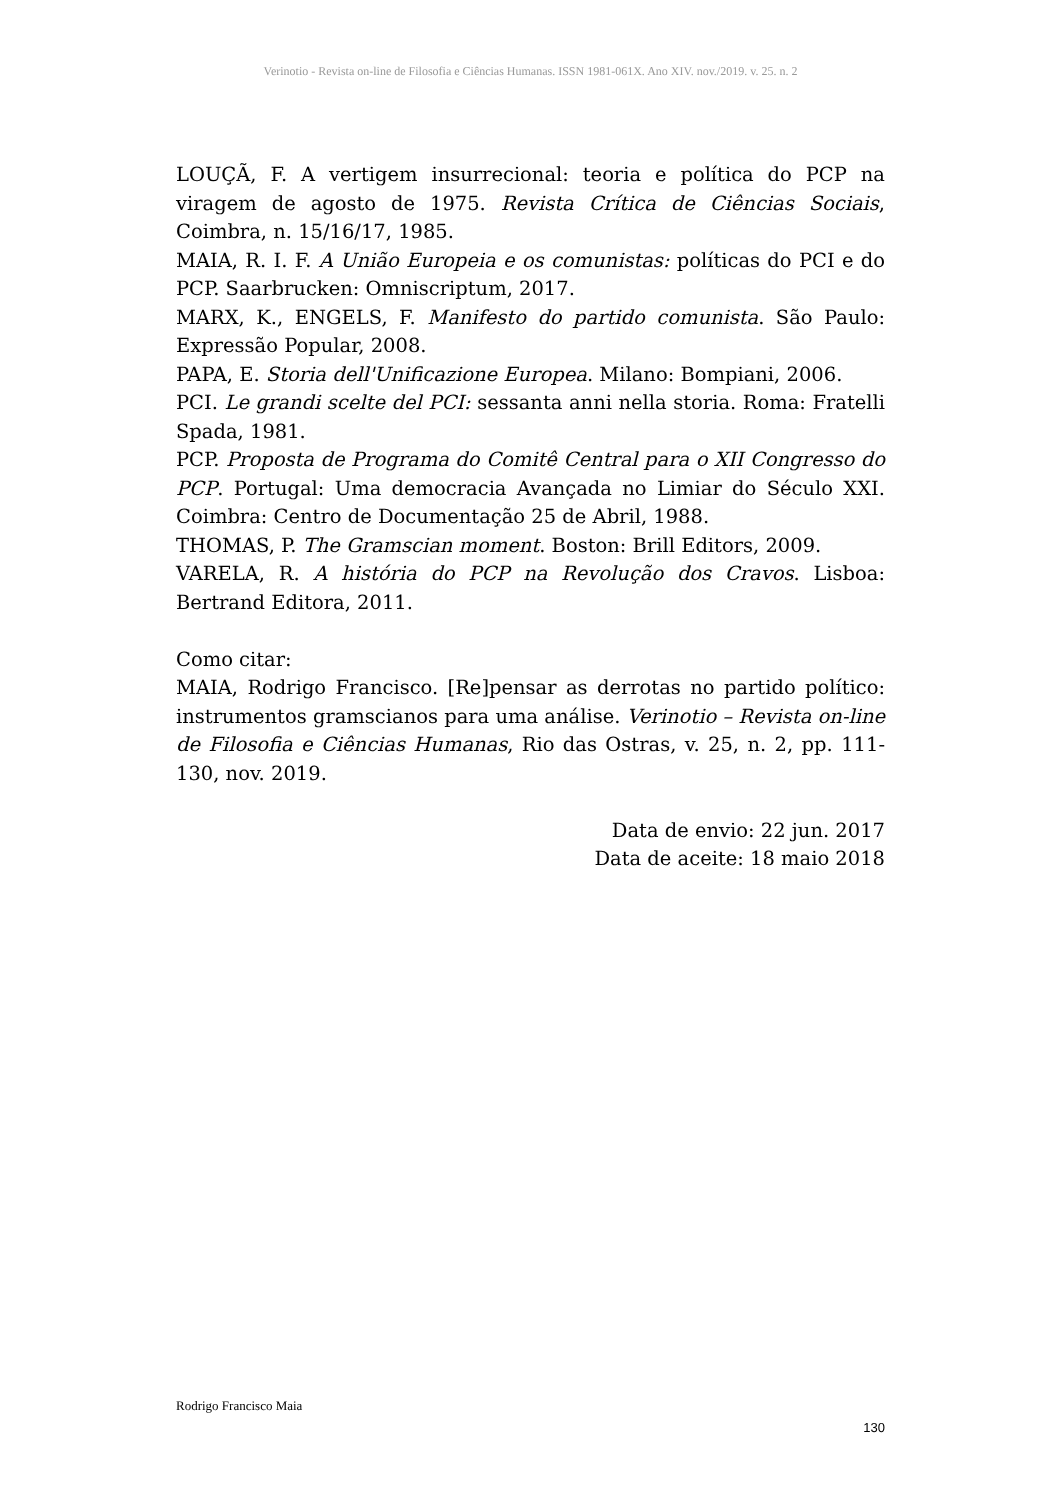Verinotio - Revista on-line de Filosofia e Ciências Humanas. ISSN 1981-061X. Ano XIV. nov./2019. v. 25. n. 2
LOUÇÃ, F. A vertigem insurrecional: teoria e política do PCP na viragem de agosto de 1975. Revista Crítica de Ciências Sociais, Coimbra, n. 15/16/17, 1985.
MAIA, R. I. F. A União Europeia e os comunistas: políticas do PCI e do PCP. Saarbrucken: Omniscriptum, 2017.
MARX, K., ENGELS, F. Manifesto do partido comunista. São Paulo: Expressão Popular, 2008.
PAPA, E. Storia dell'Unificazione Europea. Milano: Bompiani, 2006.
PCI. Le grandi scelte del PCI: sessanta anni nella storia. Roma: Fratelli Spada, 1981.
PCP. Proposta de Programa do Comitê Central para o XII Congresso do PCP. Portugal: Uma democracia Avançada no Limiar do Século XXI. Coimbra: Centro de Documentação 25 de Abril, 1988.
THOMAS, P. The Gramscian moment. Boston: Brill Editors, 2009.
VARELA, R. A história do PCP na Revolução dos Cravos. Lisboa: Bertrand Editora, 2011.
Como citar:
MAIA, Rodrigo Francisco. [Re]pensar as derrotas no partido político: instrumentos gramscianos para uma análise. Verinotio – Revista on-line de Filosofia e Ciências Humanas, Rio das Ostras, v. 25, n. 2, pp. 111-130, nov. 2019.
Data de envio: 22 jun. 2017
Data de aceite: 18 maio 2018
Rodrigo Francisco Maia
130